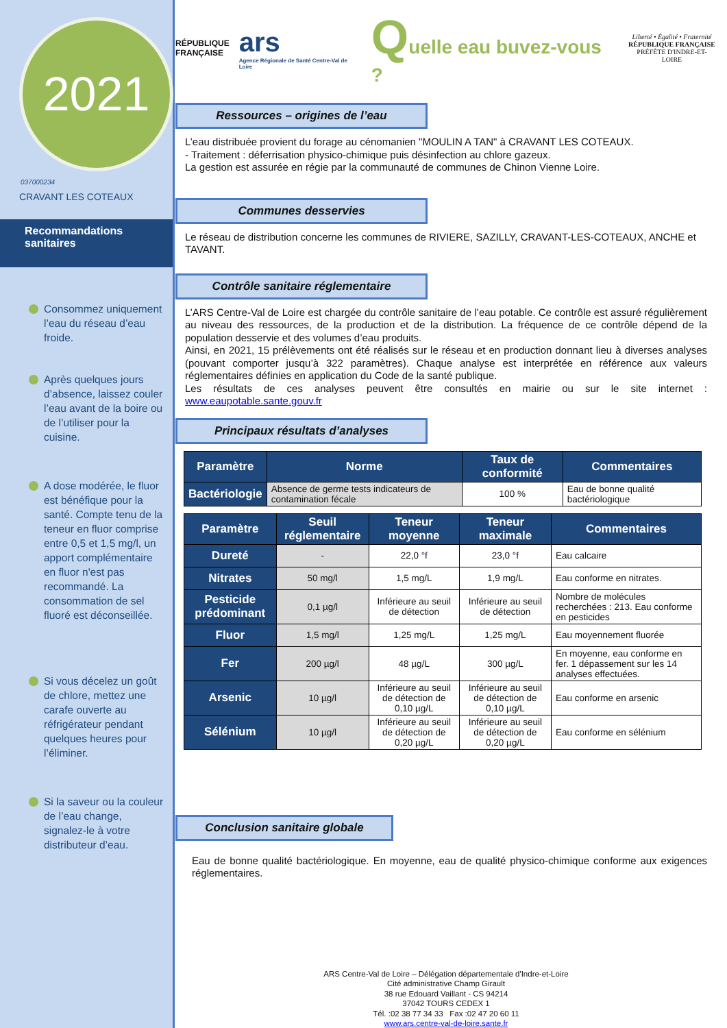2021
037000234
CRAVANT LES COTEAUX
Recommandations sanitaires
Consommez uniquement l’eau du réseau d’eau froide.
Après quelques jours d’absence, laissez couler l’eau avant de la boire ou de l’utiliser pour la cuisine.
A dose modérée, le fluor est bénéfique pour la santé. Compte tenu de la teneur en fluor comprise entre 0,5 et 1,5 mg/l, un apport complémentaire en fluor n'est pas recommandé. La consommation de sel fluoré est déconseillée.
Si vous décelez un goût de chlore, mettez une carafe ouverte au réfrigérateur pendant quelques heures pour l’éliminer.
Si la saveur ou la couleur de l’eau change, signalez-le à votre distributeur d’eau.
RÉPUBLIQUE
FRANÇAISE
ars
Agence Régionale de Santé Centre-Val de Loire
Quelle eau buvez-vous ?
Liberté • Égalité • Fraternité
RÉPUBLIQUE FRANÇAISE
PRÉFÈTE D'INDRE-ET-LOIRE
Ressources – origines de l’eau
L’eau distribuée provient du forage au cénomanien "MOULIN A TAN" à CRAVANT LES COTEAUX.
- Traitement : déferrisation physico-chimique puis désinfection au chlore gazeux.
La gestion est assurée en régie par la communauté de communes de Chinon Vienne Loire.
Communes desservies
Le réseau de distribution concerne les communes de RIVIERE, SAZILLY, CRAVANT-LES-COTEAUX, ANCHE et TAVANT.
Contrôle sanitaire réglementaire
L’ARS Centre-Val de Loire est chargée du contrôle sanitaire de l’eau potable. Ce contrôle est assuré régulièrement au niveau des ressources, de la production et de la distribution. La fréquence de ce contrôle dépend de la population desservie et des volumes d’eau produits.
Ainsi, en 2021, 15 prélèvements ont été réalisés sur le réseau et en production donnant lieu à diverses analyses (pouvant comporter jusqu’à 322 paramètres). Chaque analyse est interprétée en référence aux valeurs réglementaires définies en application du Code de la santé publique.
Les résultats de ces analyses peuvent être consultés en mairie ou sur le site internet : www.eaupotable.sante.gouv.fr
Principaux résultats d’analyses
| Paramètre | Norme | Taux de conformité | Commentaires |
| --- | --- | --- | --- |
| Bactériologie | Absence de germe tests indicateurs de contamination fécale | 100 % | Eau de bonne qualité bactériologique |
| Paramètre | Seuil réglementaire | Teneur moyenne | Teneur maximale | Commentaires |
| --- | --- | --- | --- | --- |
| Dureté | - | 22,0 °f | 23,0 °f | Eau calcaire |
| Nitrates | 50 mg/l | 1,5 mg/L | 1,9 mg/L | Eau conforme en nitrates. |
| Pesticide prédominant | 0,1 µg/l | Inférieure au seuil de détection | Inférieure au seuil de détection | Nombre de molécules recherchées : 213. Eau conforme en pesticides |
| Fluor | 1,5 mg/l | 1,25 mg/L | 1,25 mg/L | Eau moyennement fluorée |
| Fer | 200 µg/l | 48 µg/L | 300 µg/L | En moyenne, eau conforme en fer. 1 dépassement sur les 14 analyses effectuées. |
| Arsenic | 10 µg/l | Inférieure au seuil de détection de 0,10 µg/L | Inférieure au seuil de détection de 0,10 µg/L | Eau conforme en arsenic |
| Sélénium | 10 µg/l | Inférieure au seuil de détection de 0,20 µg/L | Inférieure au seuil de détection de 0,20 µg/L | Eau conforme en sélénium |
Conclusion sanitaire globale
Eau de bonne qualité bactériologique. En moyenne, eau de qualité physico-chimique conforme aux exigences réglementaires.
ARS Centre-Val de Loire – Délégation départementale d'Indre-et-Loire
Cité administrative Champ Girault
38 rue Edouard Vaillant - CS 94214
37042 TOURS CEDEX 1
Tél. :02 38 77 34 33 Fax :02 47 20 60 11
www.ars.centre-val-de-loire.sante.fr